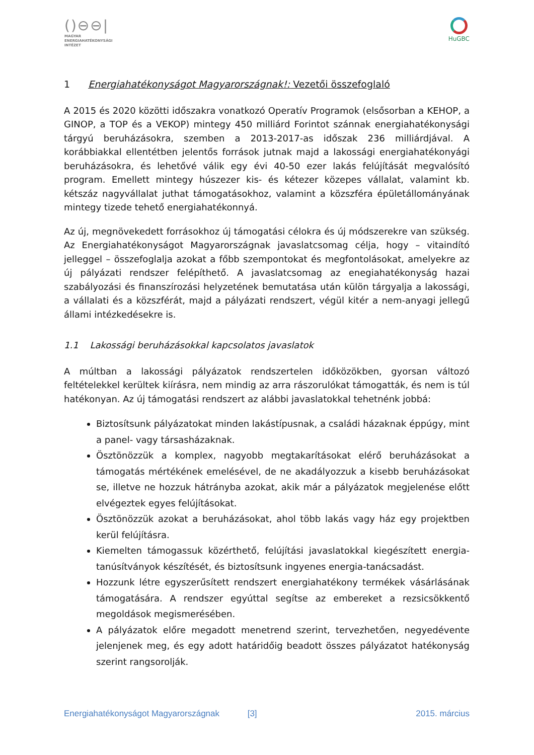()⊖⊖|
MAGYAR
ENERGIAHATÉKONYSÁGI
INTÉZET
HuGBC
1 Energiahatékonyságot Magyarországnak!: Vezetői összefoglaló
A 2015 és 2020 közötti időszakra vonatkozó Operatív Programok (elsősorban a KEHOP, a GINOP, a TOP és a VEKOP) mintegy 450 milliárd Forintot szánnak energiahatékonysági tárgyú beruházásokra, szemben a 2013-2017-as időszak 236 milliárdjával. A korábbiakkal ellentétben jelentős források jutnak majd a lakossági energiahatékonyági beruházásokra, és lehetővé válik egy évi 40-50 ezer lakás felújítását megvalósító program. Emellett mintegy húszezer kis- és kétezer közepes vállalat, valamint kb. kétszáz nagyvállalat juthat támogatásokhoz, valamint a közszféra épületállományának mintegy tizede tehető energiahatékonnyá.
Az új, megnövekedett forrásokhoz új támogatási célokra és új módszerekre van szükség. Az Energiahatékonyságot Magyarországnak javaslatcsomag célja, hogy – vitaindító jelleggel – összefoglalja azokat a főbb szempontokat és megfontolásokat, amelyekre az új pályázati rendszer felépíthető. A javaslatcsomag az enegiahatékonyság hazai szabályozási és finanszírozási helyzetének bemutatása után külön tárgyalja a lakossági, a vállalati és a közszférát, majd a pályázati rendszert, végül kitér a nem-anyagi jellegű állami intézkedésekre is.
1.1 Lakossági beruházásokkal kapcsolatos javaslatok
A múltban a lakossági pályázatok rendszertelen időközökben, gyorsan változó feltételekkel kerültek kiírásra, nem mindig az arra rászorulókat támogatták, és nem is túl hatékonyan. Az új támogatási rendszert az alábbi javaslatokkal tehetnénk jobbá:
Biztosítsunk pályázatokat minden lakástípusnak, a családi házaknak éppúgy, mint a panel- vagy társasházaknak.
Ösztönözzük a komplex, nagyobb megtakarításokat elérő beruházásokat a támogatás mértékének emelésével, de ne akadályozzuk a kisebb beruházásokat se, illetve ne hozzuk hátrányba azokat, akik már a pályázatok megjelenése előtt elvégeztek egyes felújításokat.
Ösztönözzük azokat a beruházásokat, ahol több lakás vagy ház egy projektben kerül felújításra.
Kiemelten támogassuk közérthető, felújítási javaslatokkal kiegészített energia-tanúsítványok készítését, és biztosítsunk ingyenes energia-tanácsadást.
Hozzunk létre egyszerűsített rendszert energiahatékony termékek vásárlásának támogatására. A rendszer egyúttal segítse az embereket a rezsicsökkentő megoldások megismerésében.
A pályázatok előre megadott menetrend szerint, tervezhetően, negyedévente jelenjenek meg, és egy adott határidőig beadott összes pályázatot hatékonyság szerint rangsorolják.
Energiahatékonyságot Magyarországnak [3] 2015. március